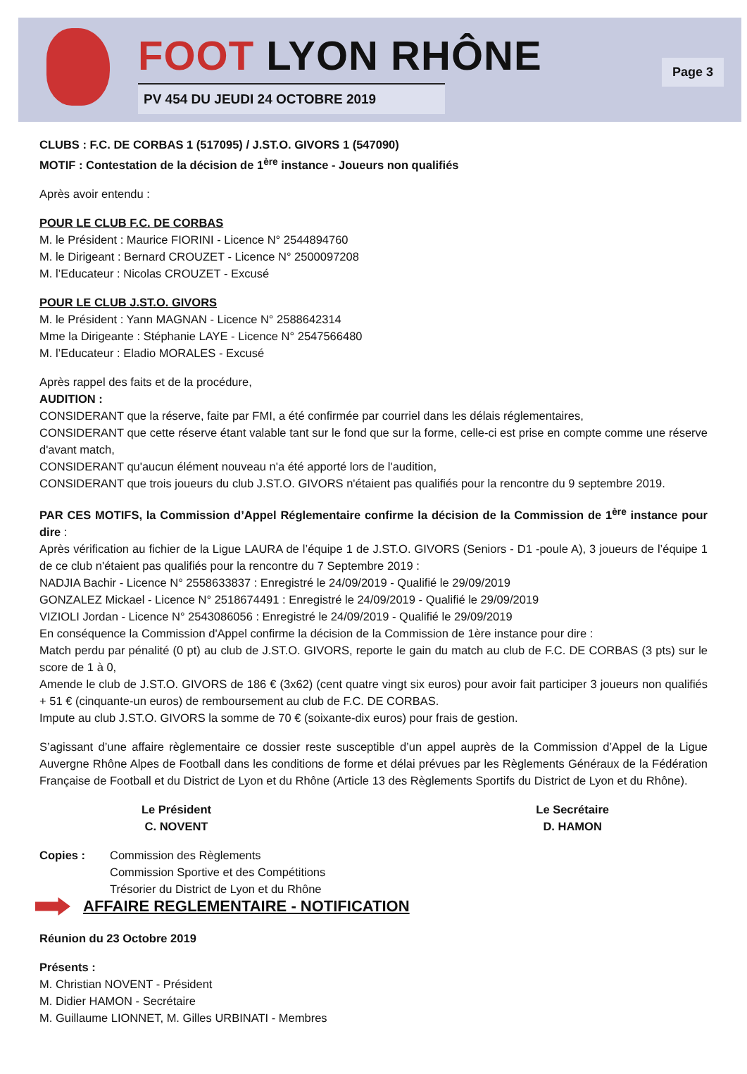FOOT LYON RHÔNE
PV 454 DU JEUDI 24 OCTOBRE 2019
Page 3
CLUBS : F.C. DE CORBAS 1 (517095) / J.ST.O. GIVORS 1 (547090)
MOTIF : Contestation de la décision de 1<sup>ère</sup> instance - Joueurs non qualifiés
Après avoir entendu :
POUR LE CLUB F.C. DE CORBAS
M. le Président : Maurice FIORINI - Licence N° 2544894760
M. le Dirigeant : Bernard CROUZET - Licence N° 2500097208
M. l’Educateur : Nicolas CROUZET - Excusé
POUR LE CLUB J.ST.O. GIVORS
M. le Président : Yann MAGNAN - Licence N° 2588642314
Mme la Dirigeante : Stéphanie LAYE - Licence N° 2547566480
M. l’Educateur : Eladio MORALES - Excusé
Après rappel des faits et de la procédure,
AUDITION :
CONSIDERANT que la réserve, faite par FMI, a été confirmée par courriel dans les délais réglementaires,
CONSIDERANT que cette réserve étant valable tant sur le fond que sur la forme, celle-ci est prise en compte comme une réserve d'avant match,
CONSIDERANT qu'aucun élément nouveau n'a été apporté lors de l'audition,
CONSIDERANT que trois joueurs du club J.ST.O. GIVORS n'étaient pas qualifiés pour la rencontre du 9 septembre 2019.
PAR CES MOTIFS, la Commission d’Appel Réglementaire confirme la décision de la Commission de 1<sup>ère</sup> instance pour dire :
Après vérification au fichier de la Ligue LAURA de l’équipe 1 de J.ST.O. GIVORS (Seniors - D1 -poule A), 3 joueurs de l’équipe 1 de ce club n'étaient pas qualifiés pour la rencontre du 7 Septembre 2019 :
NADJIA Bachir - Licence N° 2558633837 : Enregistré le 24/09/2019 - Qualifié le 29/09/2019
GONZALEZ Mickael - Licence N° 2518674491 : Enregistré le 24/09/2019 - Qualifié le 29/09/2019
VIZIOLI Jordan - Licence N° 2543086056 : Enregistré le 24/09/2019 - Qualifié le 29/09/2019
En conséquence la Commission d'Appel confirme la décision de la Commission de 1ère instance pour dire :
Match perdu par pénalité (0 pt) au club de J.ST.O. GIVORS, reporte le gain du match au club de F.C. DE CORBAS (3 pts) sur le score de 1 à 0,
Amende le club de J.ST.O. GIVORS de 186 € (3x62) (cent quatre vingt six euros) pour avoir fait participer 3 joueurs non qualifiés + 51 € (cinquante-un euros) de remboursement au club de F.C. DE CORBAS.
Impute au club J.ST.O. GIVORS la somme de 70 € (soixante-dix euros) pour frais de gestion.
S’agissant d’une affaire règlementaire ce dossier reste susceptible d’un appel auprès de la Commission d’Appel de la Ligue Auvergne Rhône Alpes de Football dans les conditions de forme et délai prévues par les Règlements Généraux de la Fédération Française de Football et du District de Lyon et du Rhône (Article 13 des Règlements Sportifs du District de Lyon et du Rhône).
Le Président
C. NOVENT
Le Secrétaire
D. HAMON
Copies : Commission des Règlements
Commission Sportive et des Compétitions
Trésorier du District de Lyon et du Rhône
AFFAIRE REGLEMENTAIRE - NOTIFICATION
Réunion du 23 Octobre 2019
Présents :
M. Christian NOVENT - Président
M. Didier HAMON - Secrétaire
M. Guillaume LIONNET, M. Gilles URBINATI - Membres